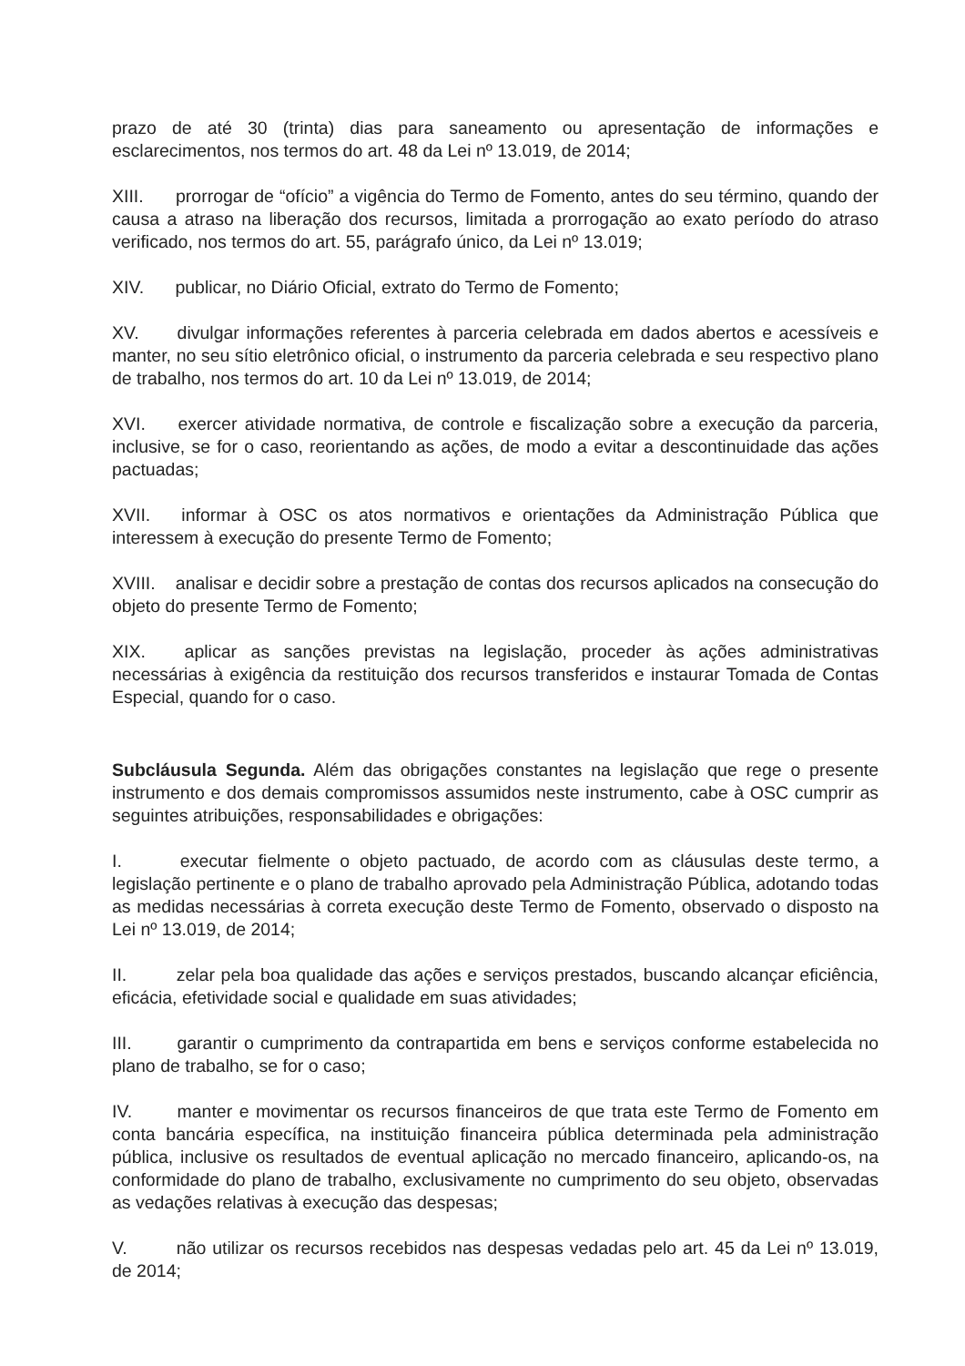prazo de até 30 (trinta) dias para saneamento ou apresentação de informações e esclarecimentos, nos termos do art. 48 da Lei nº 13.019, de 2014;
XIII. prorrogar de “ofício” a vigência do Termo de Fomento, antes do seu término, quando der causa a atraso na liberação dos recursos, limitada a prorrogação ao exato período do atraso verificado, nos termos do art. 55, parágrafo único, da Lei nº 13.019;
XIV. publicar, no Diário Oficial, extrato do Termo de Fomento;
XV. divulgar informações referentes à parceria celebrada em dados abertos e acessíveis e manter, no seu sítio eletrônico oficial, o instrumento da parceria celebrada e seu respectivo plano de trabalho, nos termos do art. 10 da Lei nº 13.019, de 2014;
XVI. exercer atividade normativa, de controle e fiscalização sobre a execução da parceria, inclusive, se for o caso, reorientando as ações, de modo a evitar a descontinuidade das ações pactuadas;
XVII. informar à OSC os atos normativos e orientações da Administração Pública que interessem à execução do presente Termo de Fomento;
XVIII. analisar e decidir sobre a prestação de contas dos recursos aplicados na consecução do objeto do presente Termo de Fomento;
XIX. aplicar as sanções previstas na legislação, proceder às ações administrativas necessárias à exigência da restituição dos recursos transferidos e instaurar Tomada de Contas Especial, quando for o caso.
Subcláusula Segunda. Além das obrigações constantes na legislação que rege o presente instrumento e dos demais compromissos assumidos neste instrumento, cabe à OSC cumprir as seguintes atribuições, responsabilidades e obrigações:
I. executar fielmente o objeto pactuado, de acordo com as cláusulas deste termo, a legislação pertinente e o plano de trabalho aprovado pela Administração Pública, adotando todas as medidas necessárias à correta execução deste Termo de Fomento, observado o disposto na Lei nº 13.019, de 2014;
II. zelar pela boa qualidade das ações e serviços prestados, buscando alcançar eficiência, eficácia, efetividade social e qualidade em suas atividades;
III. garantir o cumprimento da contrapartida em bens e serviços conforme estabelecida no plano de trabalho, se for o caso;
IV. manter e movimentar os recursos financeiros de que trata este Termo de Fomento em conta bancária específica, na instituição financeira pública determinada pela administração pública, inclusive os resultados de eventual aplicação no mercado financeiro, aplicando-os, na conformidade do plano de trabalho, exclusivamente no cumprimento do seu objeto, observadas as vedações relativas à execução das despesas;
V. não utilizar os recursos recebidos nas despesas vedadas pelo art. 45 da Lei nº 13.019, de 2014;